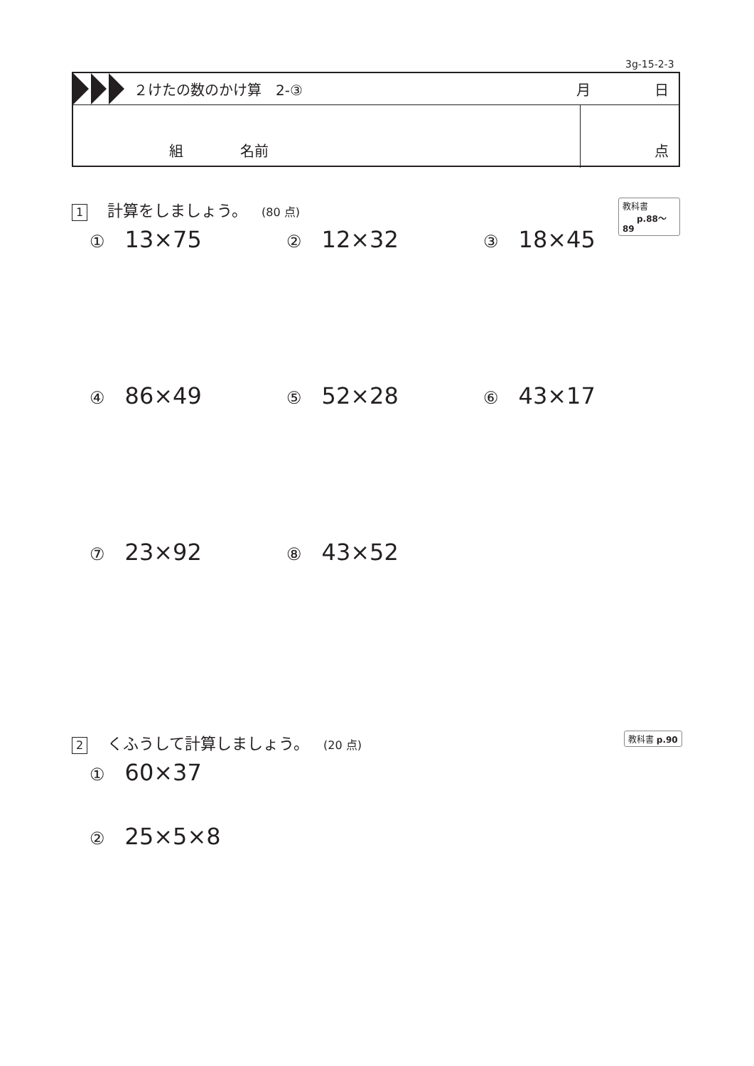3g-15-2-3
２けたの数のかけ算　2-③ 月 日
組　　　　名前 点
1 計算をしましょう。 (80 点)
教科書
p.88〜89
① 13×75 ② 12×32 ③ 18×45
④ 86×49 ⑤ 52×28 ⑥ 43×17
⑦ 23×92 ⑧ 43×52
2 くふうして計算しましょう。 (20 点)
教科書 p.90
① 60×37
② 25×5×8